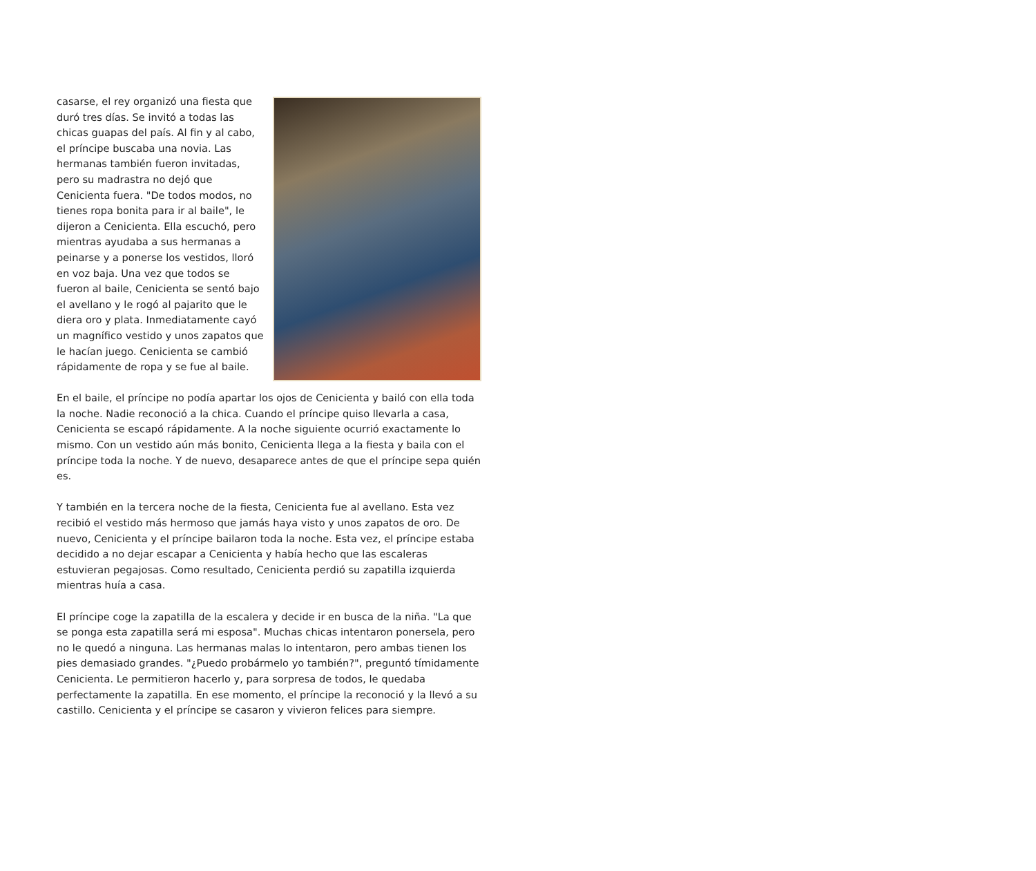casarse, el rey organizó una fiesta que duró tres días. Se invitó a todas las chicas guapas del país. Al fin y al cabo, el príncipe buscaba una novia. Las hermanas también fueron invitadas, pero su madrastra no dejó que Cenicienta fuera. "De todos modos, no tienes ropa bonita para ir al baile", le dijeron a Cenicienta. Ella escuchó, pero mientras ayudaba a sus hermanas a peinarse y a ponerse los vestidos, lloró en voz baja. Una vez que todos se fueron al baile, Cenicienta se sentó bajo el avellano y le rogó al pajarito que le diera oro y plata. Inmediatamente cayó un magnífico vestido y unos zapatos que le hacían juego. Cenicienta se cambió rápidamente de ropa y se fue al baile.
En el baile, el príncipe no podía apartar los ojos de Cenicienta y bailó con ella toda la noche. Nadie reconoció a la chica. Cuando el príncipe quiso llevarla a casa, Cenicienta se escapó rápidamente. A la noche siguiente ocurrió exactamente lo mismo. Con un vestido aún más bonito, Cenicienta llega a la fiesta y baila con el príncipe toda la noche. Y de nuevo, desaparece antes de que el príncipe sepa quién es.
Y también en la tercera noche de la fiesta, Cenicienta fue al avellano. Esta vez recibió el vestido más hermoso que jamás haya visto y unos zapatos de oro. De nuevo, Cenicienta y el príncipe bailaron toda la noche. Esta vez, el príncipe estaba decidido a no dejar escapar a Cenicienta y había hecho que las escaleras estuvieran pegajosas. Como resultado, Cenicienta perdió su zapatilla izquierda mientras huía a casa.
El príncipe coge la zapatilla de la escalera y decide ir en busca de la niña. "La que se ponga esta zapatilla será mi esposa". Muchas chicas intentaron ponersela, pero no le quedó a ninguna. Las hermanas malas lo intentaron, pero ambas tienen los pies demasiado grandes. "¿Puedo probármelo yo también?", preguntó tímidamente Cenicienta. Le permitieron hacerlo y, para sorpresa de todos, le quedaba perfectamente la zapatilla. En ese momento, el príncipe la reconoció y la llevó a su castillo. Cenicienta y el príncipe se casaron y vivieron felices para siempre.